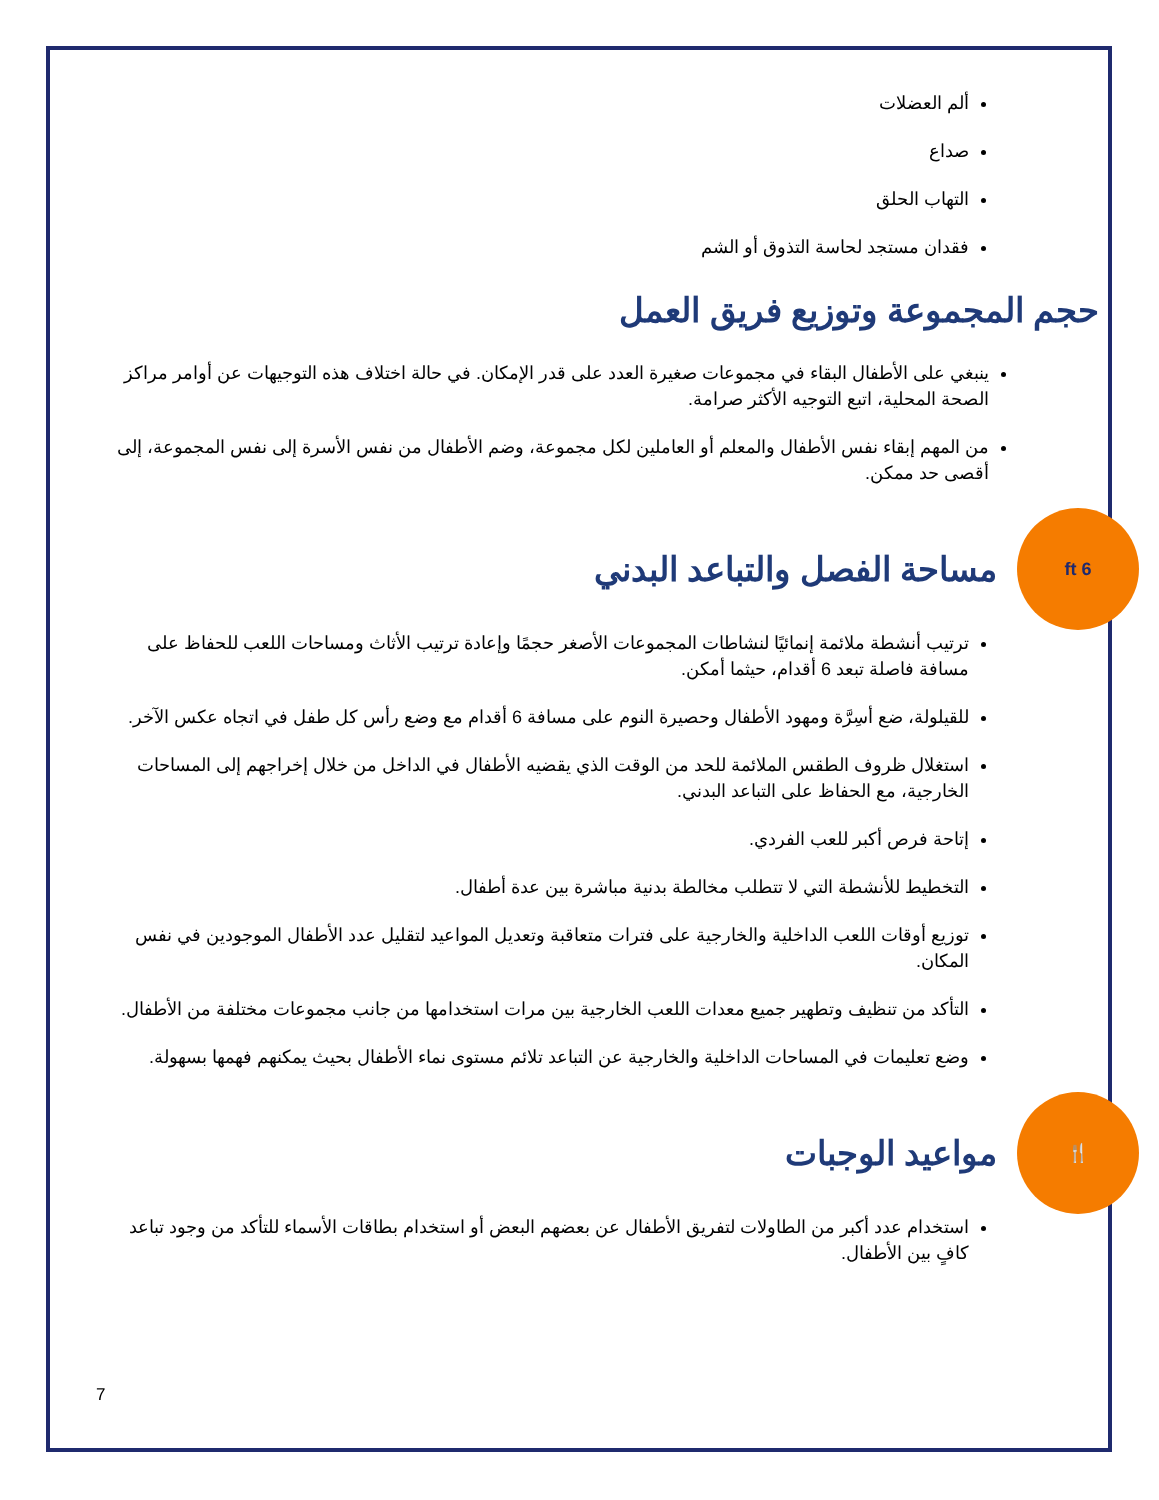ألم العضلات
صداع
التهاب الحلق
فقدان مستجد لحاسة التذوق أو الشم
حجم المجموعة وتوزيع فريق العمل
ينبغي على الأطفال البقاء في مجموعات صغيرة العدد على قدر الإمكان. في حالة اختلاف هذه التوجيهات عن أوامر مراكز الصحة المحلية، اتبع التوجيه الأكثر صرامة.
من المهم إبقاء نفس الأطفال والمعلم أو العاملين لكل مجموعة، وضم الأطفال من نفس الأسرة إلى نفس المجموعة، إلى أقصى حد ممكن.
6 ft
مساحة الفصل والتباعد البدني
ترتيب أنشطة ملائمة إنمائيًا لنشاطات المجموعات الأصغر حجمًا وإعادة ترتيب الأثاث ومساحات اللعب للحفاظ على مسافة فاصلة تبعد 6 أقدام، حيثما أمكن.
للقيلولة، ضع أسِرَّة ومهود الأطفال وحصيرة النوم على مسافة 6 أقدام مع وضع رأس كل طفل في اتجاه عكس الآخر.
استغلال ظروف الطقس الملائمة للحد من الوقت الذي يقضيه الأطفال في الداخل من خلال إخراجهم إلى المساحات الخارجية، مع الحفاظ على التباعد البدني.
إتاحة فرص أكبر للعب الفردي.
التخطيط للأنشطة التي لا تتطلب مخالطة بدنية مباشرة بين عدة أطفال.
توزيع أوقات اللعب الداخلية والخارجية على فترات متعاقبة وتعديل المواعيد لتقليل عدد الأطفال الموجودين في نفس المكان.
التأكد من تنظيف وتطهير جميع معدات اللعب الخارجية بين مرات استخدامها من جانب مجموعات مختلفة من الأطفال.
وضع تعليمات في المساحات الداخلية والخارجية عن التباعد تلائم مستوى نماء الأطفال بحيث يمكنهم فهمها بسهولة.
🍴
مواعيد الوجبات
استخدام عدد أكبر من الطاولات لتفريق الأطفال عن بعضهم البعض أو استخدام بطاقات الأسماء للتأكد من وجود تباعد كافٍ بين الأطفال.
7